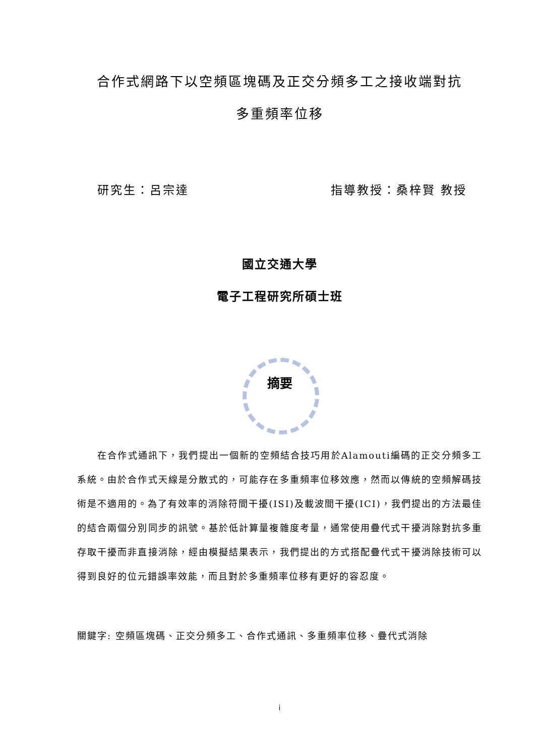合作式網路下以空頻區塊碼及正交分頻多工之接收端對抗
多重頻率位移
研究生：呂宗達 指導教授：桑梓賢 教授
國立交通大學
電子工程研究所碩士班
摘要
  在合作式通訊下，我們提出一個新的空頻結合技巧用於Alamouti編碼的正交分頻多工系統。由於合作式天線是分散式的，可能存在多重頻率位移效應，然而以傳統的空頻解碼技術是不適用的。為了有效率的消除符間干擾(ISI)及載波間干擾(ICI)，我們提出的方法最佳的結合兩個分別同步的訊號。基於低計算量複雜度考量，通常使用疊代式干擾消除對抗多重存取干擾而非直接消除，經由模擬結果表示，我們提出的方式搭配疊代式干擾消除技術可以得到良好的位元錯誤率效能，而且對於多重頻率位移有更好的容忍度。
關鍵字: 空頻區塊碼、正交分頻多工、合作式通訊、多重頻率位移、疊代式消除
i